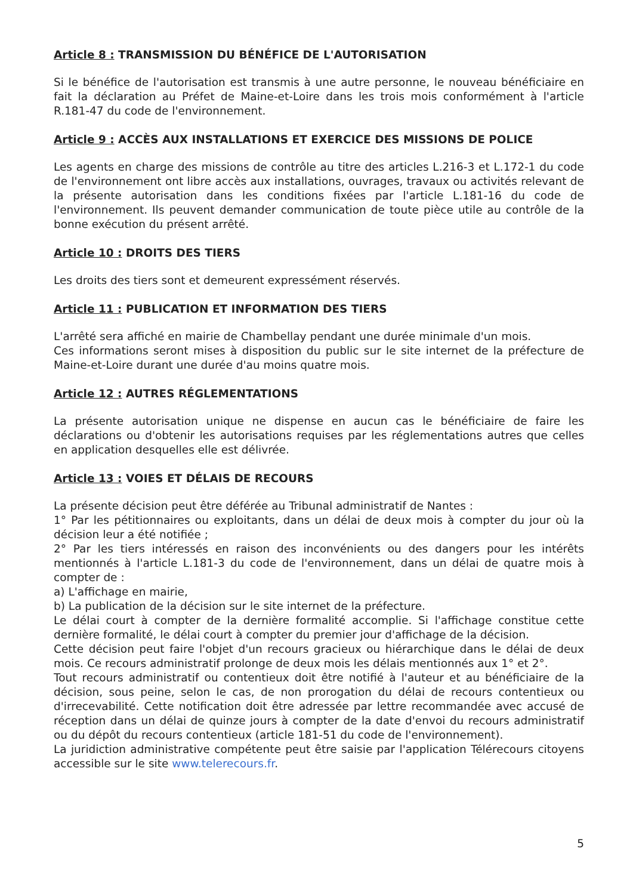Article 8 : TRANSMISSION DU BÉNÉFICE DE L'AUTORISATION
Si le bénéfice de l'autorisation est transmis à une autre personne, le nouveau bénéficiaire en fait la déclaration au Préfet de Maine-et-Loire dans les trois mois conformément à l'article R.181-47 du code de l'environnement.
Article 9 : ACCÈS AUX INSTALLATIONS ET EXERCICE DES MISSIONS DE POLICE
Les agents en charge des missions de contrôle au titre des articles L.216-3 et L.172-1 du code de l'environnement ont libre accès aux installations, ouvrages, travaux ou activités relevant de la présente autorisation dans les conditions fixées par l'article L.181-16 du code de l'environnement. Ils peuvent demander communication de toute pièce utile au contrôle de la bonne exécution du présent arrêté.
Article 10 : DROITS DES TIERS
Les droits des tiers sont et demeurent expressément réservés.
Article 11 : PUBLICATION ET INFORMATION DES TIERS
L'arrêté sera affiché en mairie de Chambellay pendant une durée minimale d'un mois.
Ces informations seront mises à disposition du public sur le site internet de la préfecture de Maine-et-Loire durant une durée d'au moins quatre mois.
Article 12 : AUTRES RÉGLEMENTATIONS
La présente autorisation unique ne dispense en aucun cas le bénéficiaire de faire les déclarations ou d'obtenir les autorisations requises par les réglementations autres que celles en application desquelles elle est délivrée.
Article 13 : VOIES ET DÉLAIS DE RECOURS
La présente décision peut être déférée au Tribunal administratif de Nantes :
1° Par les pétitionnaires ou exploitants, dans un délai de deux mois à compter du jour où la décision leur a été notifiée ;
2° Par les tiers intéressés en raison des inconvénients ou des dangers pour les intérêts mentionnés à l'article L.181-3 du code de l'environnement, dans un délai de quatre mois à compter de :
a) L'affichage en mairie,
b) La publication de la décision sur le site internet de la préfecture.
Le délai court à compter de la dernière formalité accomplie. Si l'affichage constitue cette dernière formalité, le délai court à compter du premier jour d'affichage de la décision.
Cette décision peut faire l'objet d'un recours gracieux ou hiérarchique dans le délai de deux mois. Ce recours administratif prolonge de deux mois les délais mentionnés aux 1° et 2°.
Tout recours administratif ou contentieux doit être notifié à l'auteur et au bénéficiaire de la décision, sous peine, selon le cas, de non prorogation du délai de recours contentieux ou d'irrecevabilité. Cette notification doit être adressée par lettre recommandée avec accusé de réception dans un délai de quinze jours à compter de la date d'envoi du recours administratif ou du dépôt du recours contentieux (article 181-51 du code de l'environnement).
La juridiction administrative compétente peut être saisie par l'application Télérecours citoyens accessible sur le site www.telerecours.fr.
5